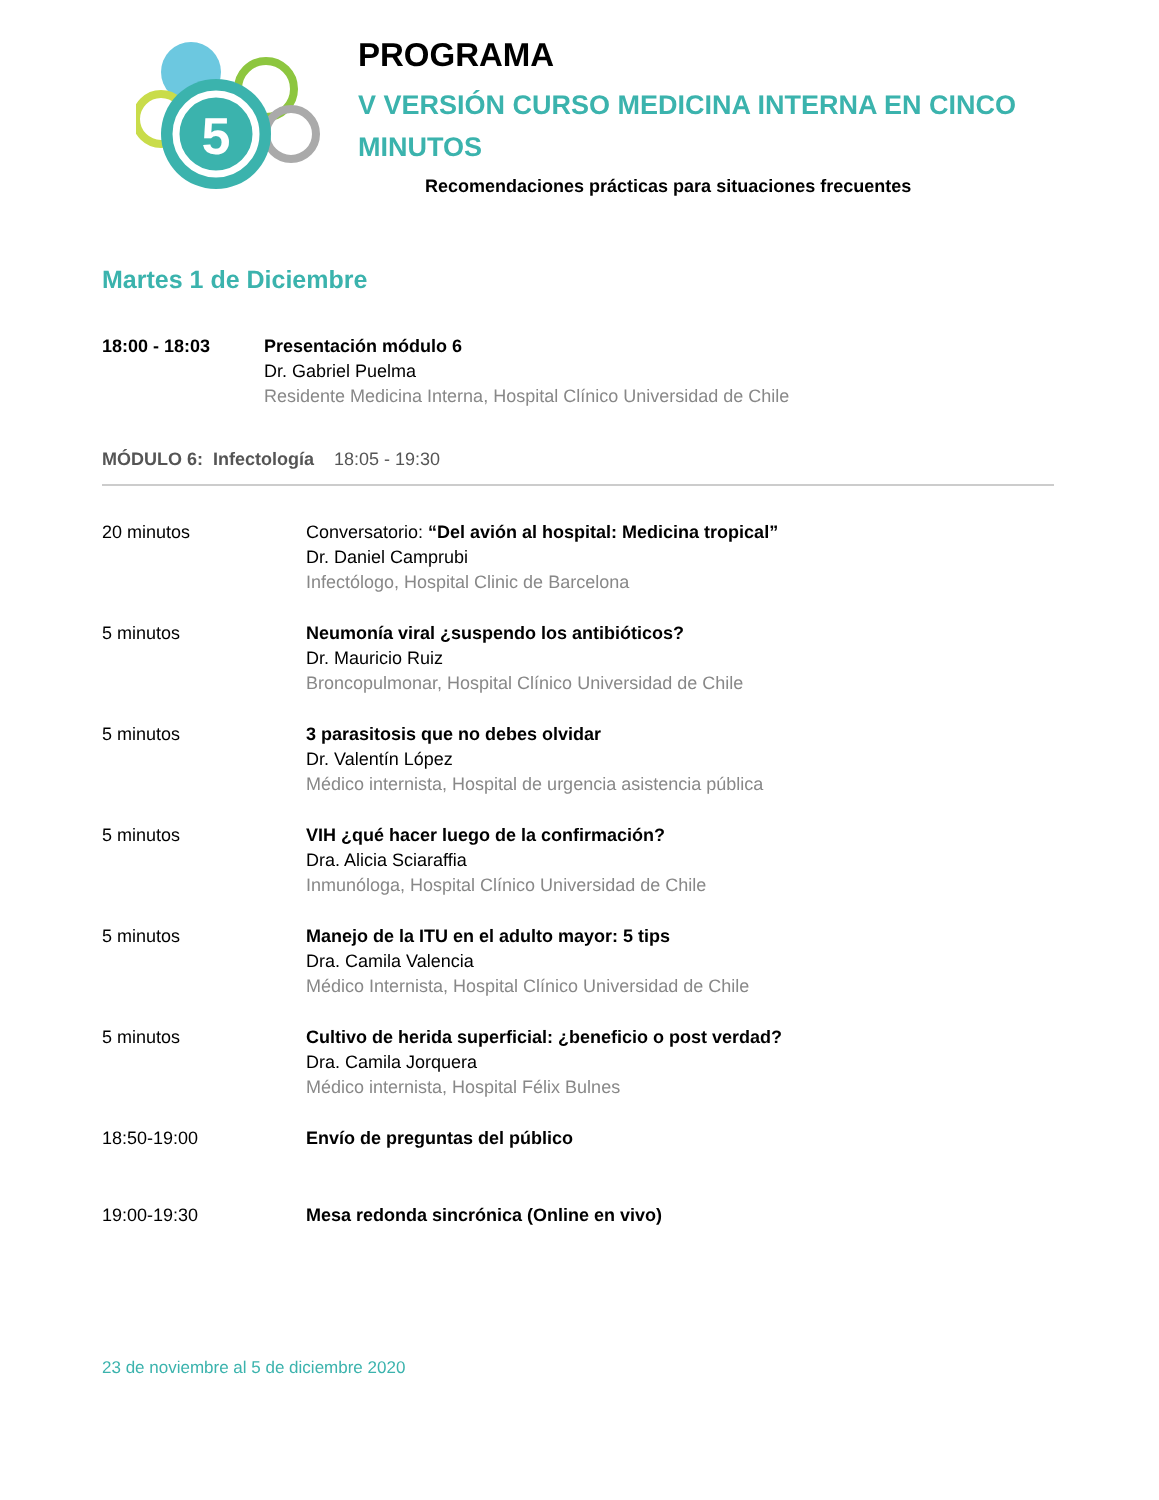5
PROGRAMA
V VERSIÓN CURSO MEDICINA INTERNA EN CINCO
MINUTOS
Recomendaciones prácticas para situaciones frecuentes
Martes 1 de Diciembre
18:00 - 18:03 Presentación módulo 6
Dr. Gabriel Puelma
Residente Medicina Interna, Hospital Clínico Universidad de Chile
MÓDULO 6: Infectología 18:05 - 19:30
20 minutos Conversatorio: “Del avión al hospital: Medicina tropical”
Dr. Daniel Camprubi
Infectólogo, Hospital Clinic de Barcelona
5 minutos Neumonía viral ¿suspendo los antibióticos?
Dr. Mauricio Ruiz
Broncopulmonar, Hospital Clínico Universidad de Chile
5 minutos 3 parasitosis que no debes olvidar
Dr. Valentín López
Médico internista, Hospital de urgencia asistencia pública
5 minutos VIH ¿qué hacer luego de la confirmación?
Dra. Alicia Sciaraffia
Inmunóloga, Hospital Clínico Universidad de Chile
5 minutos Manejo de la ITU en el adulto mayor: 5 tips
Dra. Camila Valencia
Médico Internista, Hospital Clínico Universidad de Chile
5 minutos Cultivo de herida superficial: ¿beneficio o post verdad?
Dra. Camila Jorquera
Médico internista, Hospital Félix Bulnes
18:50-19:00 Envío de preguntas del público
19:00-19:30 Mesa redonda sincrónica (Online en vivo)
23 de noviembre al 5 de diciembre 2020